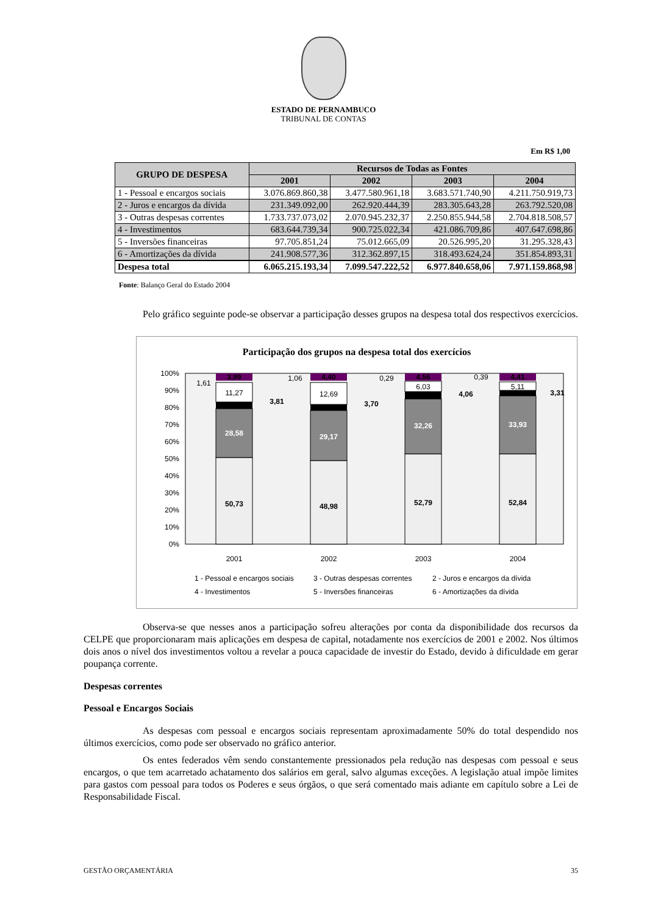ESTADO DE PERNAMBUCO
TRIBUNAL DE CONTAS
Em R$ 1,00
| GRUPO DE DESPESA | Recursos de Todas as Fontes | | | |
| --- | --- | --- | --- | --- |
| | 2001 | 2002 | 2003 | 2004 |
| 1 - Pessoal e encargos sociais | 3.076.869.860,38 | 3.477.580.961,18 | 3.683.571.740,90 | 4.211.750.919,73 |
| 2 - Juros e encargos da dívida | 231.349.092,00 | 262.920.444,39 | 283.305.643,28 | 263.792.520,08 |
| 3 - Outras despesas correntes | 1.733.737.073,02 | 2.070.945.232,37 | 2.250.855.944,58 | 2.704.818.508,57 |
| 4 - Investimentos | 683.644.739,34 | 900.725.022,34 | 421.086.709,86 | 407.647.698,86 |
| 5 - Inversões financeiras | 97.705.851,24 | 75.012.665,09 | 20.526.995,20 | 31.295.328,43 |
| 6 - Amortizações da dívida | 241.908.577,36 | 312.362.897,15 | 318.493.624,24 | 351.854.893,31 |
| Despesa total | 6.065.215.193,34 | 7.099.547.222,52 | 6.977.840.658,06 | 7.971.159.868,98 |
Fonte: Balanço Geral do Estado 2004
Pelo gráfico seguinte pode-se observar a participação desses grupos na despesa total dos respectivos exercícios.
Participação dos grupos na despesa total dos exercícios
100%
90%
80%
70%
60%
50%
40%
30%
20%
10%
0%
50,73
28,58
11,27
3,99
3,81
1,61
48,98
29,17
12,69
4,40
3,70
1,06
52,79
32,26
6,03
4,56
4,06
0,29
52,84
33,93
5,11
4,41
3,31
0,39
2001
2002
2003
2004
1 - Pessoal e encargos sociais
3 - Outras despesas correntes
2 - Juros e encargos da dívida
4 - Investimentos
5 - Inversões financeiras
6 - Amortizações da dívida
Observa-se que nesses anos a participação sofreu alterações por conta da disponibilidade dos recursos da CELPE que proporcionaram mais aplicações em despesa de capital, notadamente nos exercícios de 2001 e 2002. Nos últimos dois anos o nível dos investimentos voltou a revelar a pouca capacidade de investir do Estado, devido à dificuldade em gerar poupança corrente.
Despesas correntes
Pessoal e Encargos Sociais
As despesas com pessoal e encargos sociais representam aproximadamente 50% do total despendido nos últimos exercícios, como pode ser observado no gráfico anterior.
Os entes federados vêm sendo constantemente pressionados pela redução nas despesas com pessoal e seus encargos, o que tem acarretado achatamento dos salários em geral, salvo algumas exceções. A legislação atual impõe limites para gastos com pessoal para todos os Poderes e seus órgãos, o que será comentado mais adiante em capítulo sobre a Lei de Responsabilidade Fiscal.
GESTÃO ORÇAMENTÁRIA 35